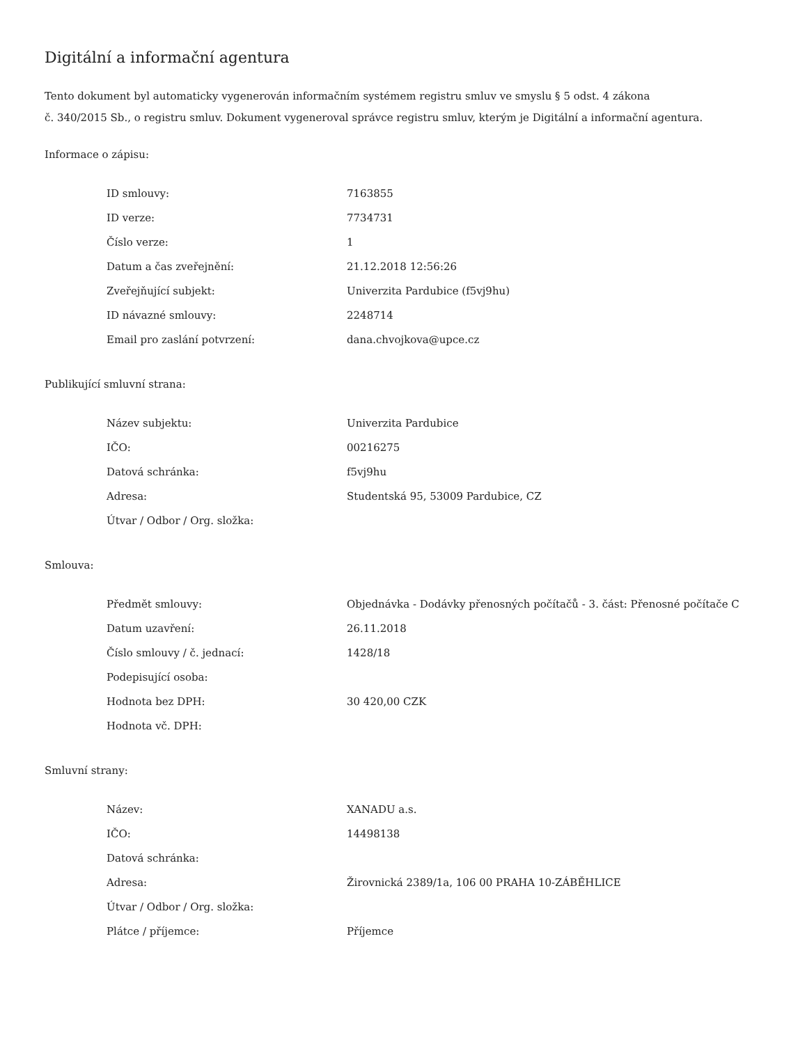Digitální a informační agentura
Tento dokument byl automaticky vygenerován informačním systémem registru smluv ve smyslu § 5 odst. 4 zákona
č. 340/2015 Sb., o registru smluv. Dokument vygeneroval správce registru smluv, kterým je Digitální a informační agentura.
Informace o zápisu:
| ID smlouvy: | 7163855 |
| ID verze: | 7734731 |
| Číslo verze: | 1 |
| Datum a čas zveřejnění: | 21.12.2018 12:56:26 |
| Zveřejňující subjekt: | Univerzita Pardubice (f5vj9hu) |
| ID návazné smlouvy: | 2248714 |
| Email pro zaslání potvrzení: | dana.chvojkova@upce.cz |
Publikující smluvní strana:
| Název subjektu: | Univerzita Pardubice |
| IČO: | 00216275 |
| Datová schránka: | f5vj9hu |
| Adresa: | Studentská 95, 53009 Pardubice, CZ |
| Útvar / Odbor / Org. složka: | |
Smlouva:
| Předmět smlouvy: | Objednávka - Dodávky přenosných počítačů - 3. část: Přenosné počítače C |
| Datum uzavření: | 26.11.2018 |
| Číslo smlouvy / č. jednací: | 1428/18 |
| Podepisující osoba: | |
| Hodnota bez DPH: | 30 420,00 CZK |
| Hodnota vč. DPH: | |
Smluvní strany:
| Název: | XANADU a.s. |
| IČO: | 14498138 |
| Datová schránka: | |
| Adresa: | Žirovnická 2389/1a, 106 00 PRAHA 10-ZÁBĚHLICE |
| Útvar / Odbor / Org. složka: | |
| Plátce / příjemce: | Příjemce |